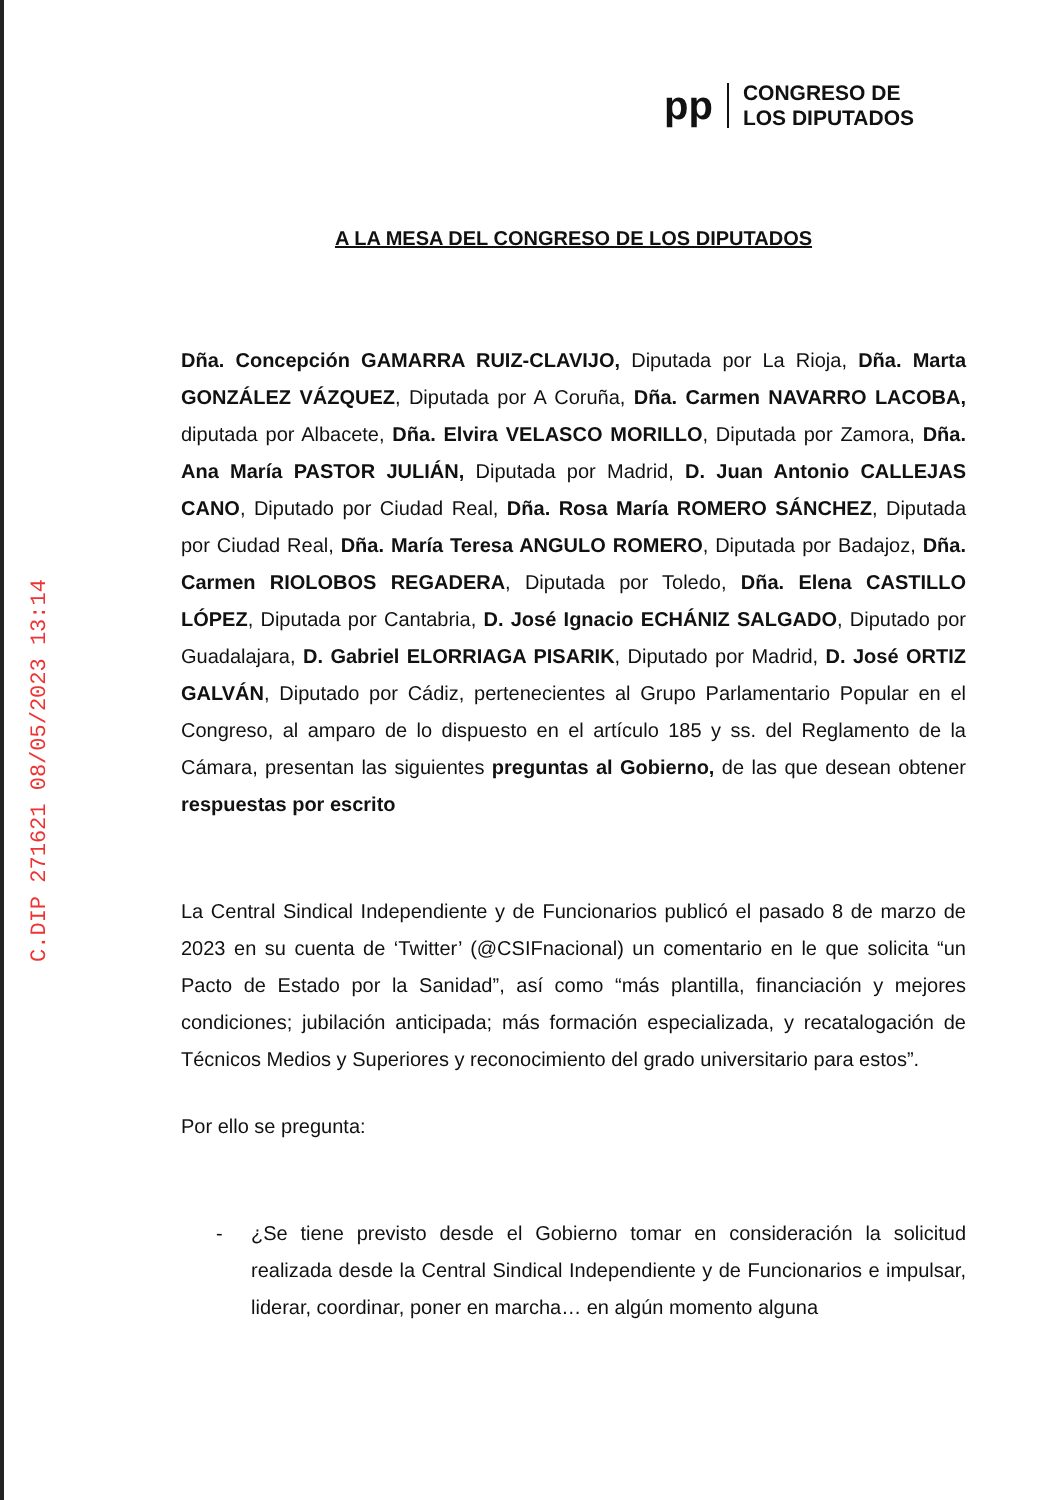pp
CONGRESO DE
LOS DIPUTADOS
C.DIP 271621 08/05/2023 13:14
A LA MESA DEL CONGRESO DE LOS DIPUTADOS
Dña. Concepción GAMARRA RUIZ-CLAVIJO, Diputada por La Rioja, Dña. Marta GONZÁLEZ VÁZQUEZ, Diputada por A Coruña, Dña. Carmen NAVARRO LACOBA, diputada por Albacete, Dña. Elvira VELASCO MORILLO, Diputada por Zamora, Dña. Ana María PASTOR JULIÁN, Diputada por Madrid, D. Juan Antonio CALLEJAS CANO, Diputado por Ciudad Real, Dña. Rosa María ROMERO SÁNCHEZ, Diputada por Ciudad Real, Dña. María Teresa ANGULO ROMERO, Diputada por Badajoz, Dña. Carmen RIOLOBOS REGADERA, Diputada por Toledo, Dña. Elena CASTILLO LÓPEZ, Diputada por Cantabria, D. José Ignacio ECHÁNIZ SALGADO, Diputado por Guadalajara, D. Gabriel ELORRIAGA PISARIK, Diputado por Madrid, D. José ORTIZ GALVÁN, Diputado por Cádiz, pertenecientes al Grupo Parlamentario Popular en el Congreso, al amparo de lo dispuesto en el artículo 185 y ss. del Reglamento de la Cámara, presentan las siguientes preguntas al Gobierno, de las que desean obtener respuestas por escrito
La Central Sindical Independiente y de Funcionarios publicó el pasado 8 de marzo de 2023 en su cuenta de ‘Twitter’ (@CSIFnacional) un comentario en le que solicita “un Pacto de Estado por la Sanidad”, así como “más plantilla, financiación y mejores condiciones; jubilación anticipada; más formación especializada, y recatalogación de Técnicos Medios y Superiores y reconocimiento del grado universitario para estos”.
Por ello se pregunta:
- ¿Se tiene previsto desde el Gobierno tomar en consideración la solicitud realizada desde la Central Sindical Independiente y de Funcionarios e impulsar, liderar, coordinar, poner en marcha… en algún momento alguna